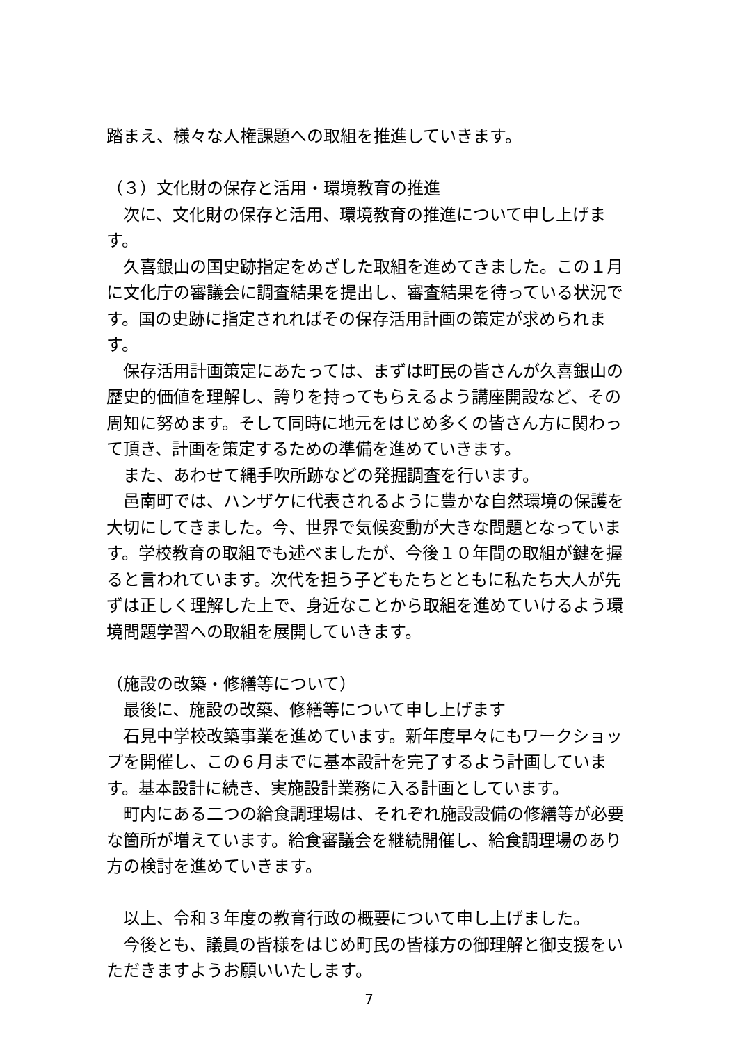踏まえ、様々な人権課題への取組を推進していきます。
（３）文化財の保存と活用・環境教育の推進
　次に、文化財の保存と活用、環境教育の推進について申し上げます。
　久喜銀山の国史跡指定をめざした取組を進めてきました。この１月に文化庁の審議会に調査結果を提出し、審査結果を待っている状況です。国の史跡に指定されればその保存活用計画の策定が求められます。
　保存活用計画策定にあたっては、まずは町民の皆さんが久喜銀山の歴史的価値を理解し、誇りを持ってもらえるよう講座開設など、その周知に努めます。そして同時に地元をはじめ多くの皆さん方に関わって頂き、計画を策定するための準備を進めていきます。
　また、あわせて縄手吹所跡などの発掘調査を行います。
　邑南町では、ハンザケに代表されるように豊かな自然環境の保護を大切にしてきました。今、世界で気候変動が大きな問題となっています。学校教育の取組でも述べましたが、今後１０年間の取組が鍵を握ると言われています。次代を担う子どもたちとともに私たち大人が先ずは正しく理解した上で、身近なことから取組を進めていけるよう環境問題学習への取組を展開していきます。
（施設の改築・修繕等について）
　最後に、施設の改築、修繕等について申し上げます
　石見中学校改築事業を進めています。新年度早々にもワークショップを開催し、この６月までに基本設計を完了するよう計画しています。基本設計に続き、実施設計業務に入る計画としています。
　町内にある二つの給食調理場は、それぞれ施設設備の修繕等が必要な箇所が増えています。給食審議会を継続開催し、給食調理場のあり方の検討を進めていきます。
　以上、令和３年度の教育行政の概要について申し上げました。
　今後とも、議員の皆様をはじめ町民の皆様方の御理解と御支援をいただきますようお願いいたします。
7